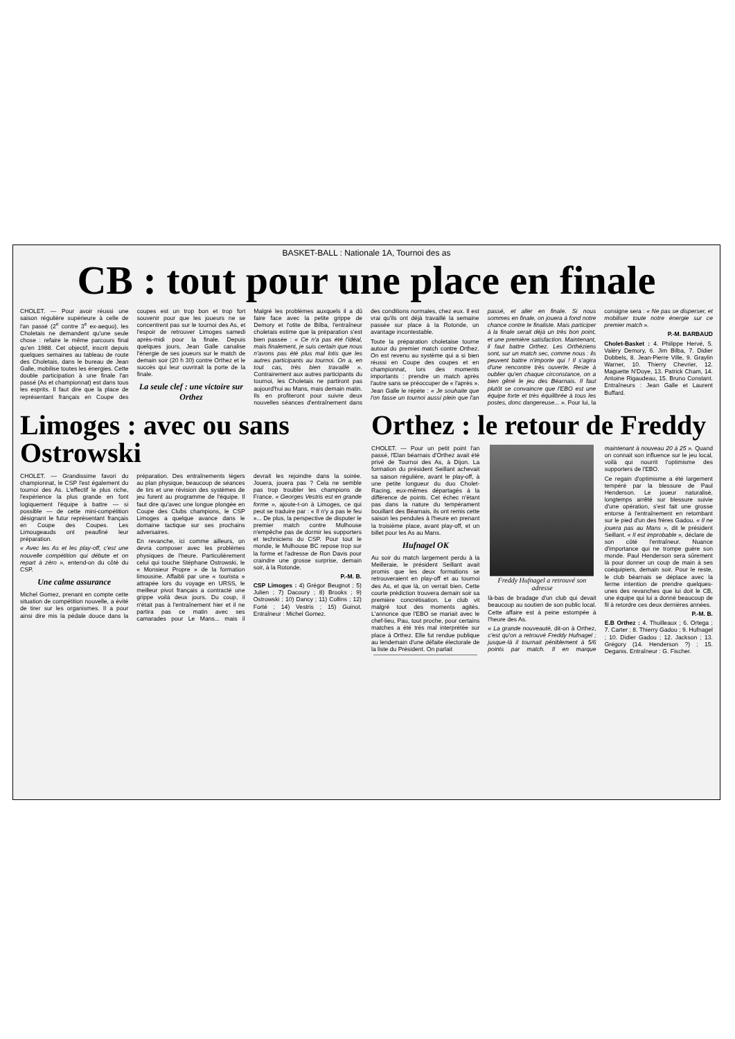BASKET-BALL : Nationale 1A, Tournoi des as
CB : tout pour une place en finale
CHOLET. — Pour avoir réussi une saison régulière supérieure à celle de l'an passé (2<sup>e</sup> contre 3<sup>e</sup> ex-aequo), les Choletais ne demandent qu'une seule chose : refaire le même parcours final qu'en 1988. Cet objectif, inscrit depuis quelques semaines au tableau de route des Choletais, dans le bureau de Jean Galle, mobilise toutes les énergies. Cette double participation à une finale l'an passé (As et championnat) est dans tous les esprits. Il faut dire que la place de représentant français en Coupe des coupes est un trop bon et trop fort souvenir pour que les joueurs ne se concentrent pas sur le tournoi des As, et l'espoir de retrouver Limoges samedi après-midi pour la finale. Depuis quelques jours, Jean Galle canalise l'énergie de ses joueurs sur le match de demain soir (20 h 30) contre Orthez et le succès qui leur ouvrirait la porte de la finale.
La seule clef : une victoire sur Orthez
Malgré les problèmes auxquels il a dû faire face avec la petite grippe de Demory et l'otite de Bilba, l'entraîneur choletais estime que la préparation s'est bien passée : « Ce n'a pas été l'idéal, mais finalement, je suis certain que nous n'avons pas été plus mal lotis que les autres participants au tournoi. On a, en tout cas, très bien travaillé ». Contrairement aux autres participants du tournoi, les Choletais ne partiront pas aujourd'hui au Mans, mais demain matin. Ils en profiteront pour suivre deux nouvelles séances d'entraînement dans des conditions normales, chez eux. Il est vrai qu'ils ont déjà travaillé la semaine passée sur place à la Rotonde, un avantage incontestable.
Toute la préparation choletaise tourne autour du premier match contre Orthez. On est revenu au système qui a si bien réussi en Coupe des coupes et en championnat, lors des moments importants : prendre un match après l'autre sans se préoccuper de « l'après ». Jean Galle le répète : « Je souhaite que l'on fasse un tournoi aussi plein que l'an passé, et aller en finale. Si nous sommes en finale, on jouera à fond notre chance contre le finaliste. Mais participer à la finale serait déjà un très bon point, et une première satisfaction. Maintenant, il faut battre Orthez. Les Orthéziens sont, sur un match sec, comme nous : ils peuvent battre n'importe qui ! Il s'agira d'une rencontre très ouverte. Reste à oublier qu'en chaque circonstance, on a bien gêné le jeu des Béarnais. Il faut plutôt se convaincre que l'EBO est une équipe forte et très équilibrée à tous les postes, donc dangereuse... ». Pour lui, la consigne sera : « Ne pas se disperser, et mobiliser toute notre énergie sur ce premier match ».
P.-M. BARBAUD
Cholet-Basket : 4. Philippe Hervé, 5. Valéry Demory, 6. Jim Bilba, 7. Didier Dobbels, 8. Jean-Pierre Ville, 9. Graylin Warner, 10. Thierry Chevrier, 12. Maguette N'Doye, 13. Patrick Cham, 14. Antoine Rigaudeau, 15. Bruno Constant. Entraîneurs : Jean Galle et Laurent Buffard.
Limoges : avec ou sans Ostrowski
CHOLET. — Grandissime favori du championnat, le CSP l'est également du tournoi des As. L'effectif le plus riche, l'expérience la plus grande en font logiquement l'équipe à battre — si possible — de cette mini-compétition désignant le futur représentant français en Coupe des Coupes. Les Limougeauds ont peaufiné leur préparation.
« Avec les As et les play-off, c'est une nouvelle compétition qui débute et on repart à zéro », entend-on du côté du CSP.
Une calme assurance
Michel Gomez, prenant en compte cette situation de compétition nouvelle, a évité de tirer sur les organismes. Il a pour ainsi dire mis la pédale douce dans la préparation. Des entraînements légers au plan physique, beaucoup de séances de tirs et une révision des systèmes de jeu furent au programme de l'équipe. Il faut dire qu'avec une longue plongée en Coupe des Clubs champions, le CSP Limoges a quelque avance dans le domaine tactique sur ses prochains adversaires.
En revanche, ici comme ailleurs, on devra composer avec les problèmes physiques de l'heure. Particulièrement celui qui touche Stéphane Ostrowski, le « Monsieur Propre » de la formation limousine. Affaibli par une « tourista » attrapée lors du voyage en URSS, le meilleur pivot français a contracté une grippe voilà deux jours. Du coup, il n'était pas à l'entraînement hier et il ne partira pas ce matin avec ses camarades pour Le Mans... mais il devrait les rejoindre dans la soirée. Jouera, jouera pas ? Cela ne semble pas trop troubler les champions de France. « Georges Vestris est en grande forme », ajoute-t-on à Limoges, ce qui peut se traduire par : « Il n'y a pas le feu »... De plus, la perspective de disputer le premier match contre Mulhouse n'empêche pas de dormir les supporters et techniciens du CSP. Pour tout le monde, le Mulhouse BC repose trop sur la forme et l'adresse de Ron Davis pour craindre une grosse surprise, demain soir, à la Rotonde.
P.-M. B.
CSP Limoges : 4) Grégor Beugnot ; 5) Julien ; 7) Dacoury ; 8) Brooks ; 9) Ostrowski ; 10) Dancy ; 11) Collins ; 12) Forté ; 14) Vestris ; 15) Guinot. Entraîneur : Michel Gomez.
Orthez : le retour de Freddy
CHOLET. — Pour un petit point l'an passé, l'Elan béarnais d'Orthez avait été privé de Tournoi des As, à Dijon. La formation du président Seillant achevait sa saison régulière, avant le play-off, à une petite longueur du duo Cholet-Racing, eux-mêmes départagés à la différence de points. Cet échec n'étant pas dans la nature du tempérament bouillant des Béarnais, ils ont remis cette saison les pendules à l'heure en prenant la troisième place, avant play-off, et un billet pour les As au Mans.
Hufnagel OK
Au soir du match largement perdu à la Meilleraie, le président Seillant avait promis que les deux formations se retrouveraient en play-off et au tournoi des As, et que là, on verrait bien. Cette courte prédiction trouvera demain soir sa première concrétisation. Le club vit malgré tout des moments agités. L'annonce que l'EBO se mariait avec le chef-lieu, Pau, tout proche, pour certains matches a été très mal interprétée sur place à Orthez. Elle fut rendue publique au lendemain d'une défaite électorale de la liste du Président. On parlait
Freddy Hufnagel a retrouvé son adresse
là-bas de bradage d'un club qui devait beaucoup au soutien de son public local. Cette affaire est à peine estompée à l'heure des As.
« La grande nouveauté, dit-on à Orthez, c'est qu'on a retrouvé Freddy Hufnagel ; jusque-là il tournait péniblement à 5/6 points par match. Il en marque maintenant à nouveau 20 à 25 ». Quand on connait son influence sur le jeu local, voilà qui nourrit l'optimisme des supporters de l'EBO.
Ce regain d'optimisme a été largement tempéré par la blessure de Paul Henderson. Le joueur naturalisé, longtemps arrêté sur blessure suivie d'une opération, s'est fait une grosse entorse à l'entraînement en retombant sur le pied d'un des frères Gadou. « Il ne jouera pas au Mans », dit le président Seillant. « Il est improbable », déclare de son côté l'entraîneur. Nuance d'importance qui ne trompe guère son monde. Paul Henderson sera sûrement là pour donner un coup de main à ses coéquipiers, demain soir. Pour le reste, le club béarnais se déplace avec la ferme intention de prendre quelques-unes des revanches que lui doit le CB, une équipe qui lui a donné beaucoup de fil à retordre ces deux dernières années.
P.-M. B.
E.B Orthez : 4. Thuilleaux ; 6. Ortega ; 7. Carter ; 8. Thierry Gadou ; 9. Hufnagel ; 10. Didier Gadou ; 12. Jackson ; 13. Grégory (14. Henderson ?) ; 15. Deganis. Entraîneur : G. Fischer.